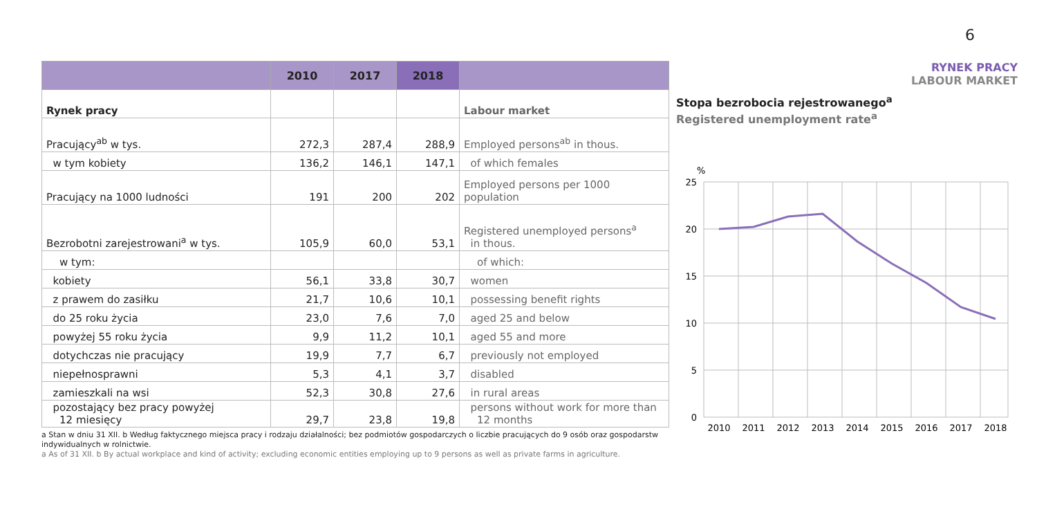6
| | 2010 | 2017 | 2018 | |
| --- | --- | --- | --- | --- |
| Rynek pracy | | | | Labour market |
| Pracujący<sup>ab</sup> w tys. | 272,3 | 287,4 | 288,9 | Employed persons<sup>ab</sup> in thous. |
| w tym kobiety | 136,2 | 146,1 | 147,1 | of which females |
| Pracujący na 1000 ludności | 191 | 200 | 202 | Employed persons per 1000 population |
| Bezrobotni zarejestrowani<sup>a</sup> w tys. | 105,9 | 60,0 | 53,1 | Registered unemployed persons<sup>a</sup> in thous. |
| w tym: | | | | of which: |
| kobiety | 56,1 | 33,8 | 30,7 | women |
| z prawem do zasiłku | 21,7 | 10,6 | 10,1 | possessing benefit rights |
| do 25 roku życia | 23,0 | 7,6 | 7,0 | aged 25 and below |
| powyżej 55 roku życia | 9,9 | 11,2 | 10,1 | aged 55 and more |
| dotychczas nie pracujący | 19,9 | 7,7 | 6,7 | previously not employed |
| niepełnosprawni | 5,3 | 4,1 | 3,7 | disabled |
| zamieszkali na wsi | 52,3 | 30,8 | 27,6 | in rural areas |
| pozostający bez pracy powyżej 12 miesięcy | 29,7 | 23,8 | 19,8 | persons without work for more than 12 months |
a Stan w dniu 31 XII. b Według faktycznego miejsca pracy i rodzaju działalności; bez podmiotów gospodarczych o liczbie pracujących do 9 osób oraz gospodarstw indywidualnych w rolnictwie.
a As of 31 XII. b By actual workplace and kind of activity; excluding economic entities employing up to 9 persons as well as private farms in agriculture.
RYNEK PRACY
LABOUR MARKET
Stopa bezrobocia rejestrowanego<sup>a</sup>
Registered unemployment rate<sup>a</sup>
%
25
20
15
10
5
0
2010
2011
2012
2013
2014
2015
2016
2017
2018